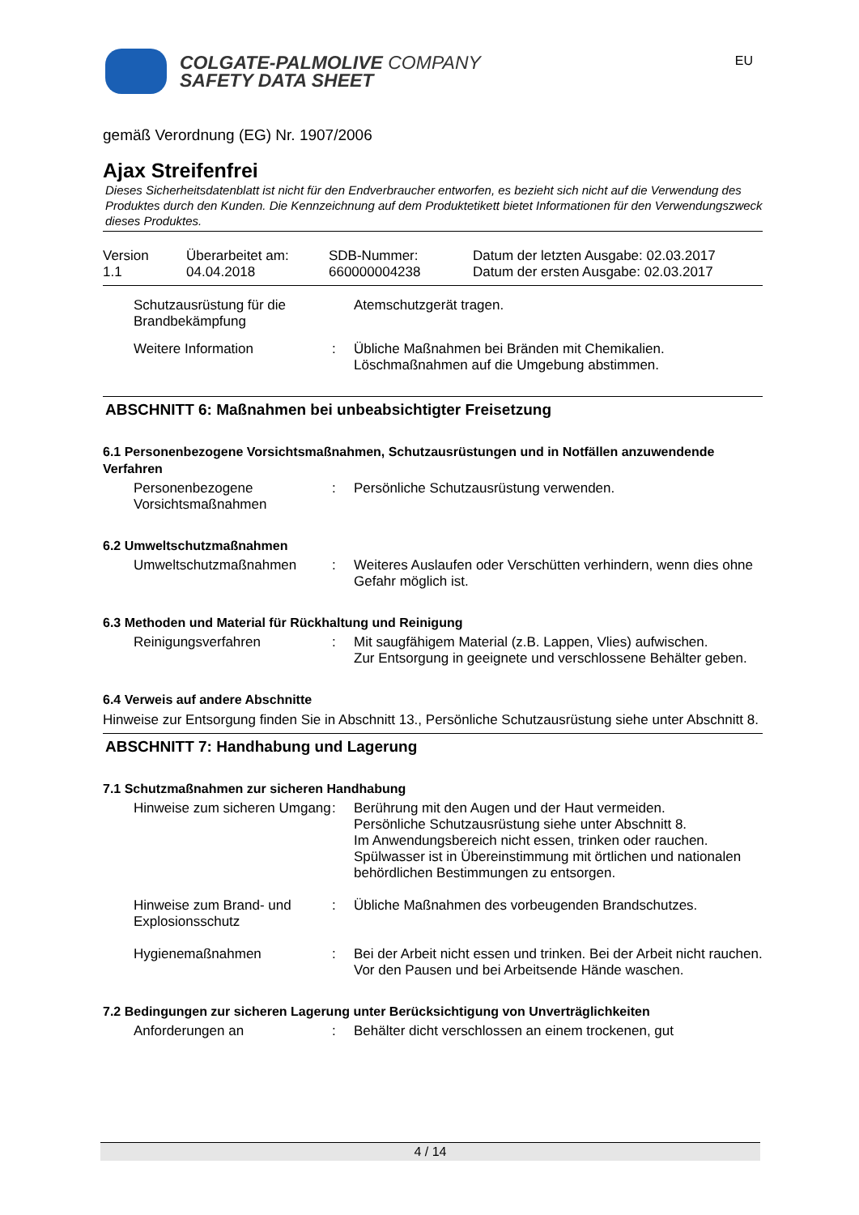COLGATE-PALMOLIVE COMPANY
SAFETY DATA SHEET
EU
gemäß Verordnung (EG) Nr. 1907/2006
Ajax Streifenfrei
Dieses Sicherheitsdatenblatt ist nicht für den Endverbraucher entworfen, es bezieht sich nicht auf die Verwendung des Produktes durch den Kunden. Die Kennzeichnung auf dem Produktetikett bietet Informationen für den Verwendungszweck dieses Produktes.
Version
1.1
Überarbeitet am:
04.04.2018
SDB-Nummer:
660000004238
Datum der letzten Ausgabe: 02.03.2017
Datum der ersten Ausgabe: 02.03.2017
Schutzausrüstung für die Brandbekämpfung
Atemschutzgerät tragen.
Weitere Information
:
Übliche Maßnahmen bei Bränden mit Chemikalien.
Löschmaßnahmen auf die Umgebung abstimmen.
ABSCHNITT 6: Maßnahmen bei unbeabsichtigter Freisetzung
6.1 Personenbezogene Vorsichtsmaßnahmen, Schutzausrüstungen und in Notfällen anzuwendende Verfahren
Personenbezogene Vorsichtsmaßnahmen
:
Persönliche Schutzausrüstung verwenden.
6.2 Umweltschutzmaßnahmen
Umweltschutzmaßnahmen
:
Weiteres Auslaufen oder Verschütten verhindern, wenn dies ohne Gefahr möglich ist.
6.3 Methoden und Material für Rückhaltung und Reinigung
Reinigungsverfahren
:
Mit saugfähigem Material (z.B. Lappen, Vlies) aufwischen.
Zur Entsorgung in geeignete und verschlossene Behälter geben.
6.4 Verweis auf andere Abschnitte
Hinweise zur Entsorgung finden Sie in Abschnitt 13., Persönliche Schutzausrüstung siehe unter Abschnitt 8.
ABSCHNITT 7: Handhabung und Lagerung
7.1 Schutzmaßnahmen zur sicheren Handhabung
Hinweise zum sicheren Umgang
:
Berührung mit den Augen und der Haut vermeiden.
Persönliche Schutzausrüstung siehe unter Abschnitt 8.
Im Anwendungsbereich nicht essen, trinken oder rauchen.
Spülwasser ist in Übereinstimmung mit örtlichen und nationalen behördlichen Bestimmungen zu entsorgen.
Hinweise zum Brand- und Explosionsschutz
:
Übliche Maßnahmen des vorbeugenden Brandschutzes.
Hygienemaßnahmen
:
Bei der Arbeit nicht essen und trinken. Bei der Arbeit nicht rauchen. Vor den Pausen und bei Arbeitsende Hände waschen.
7.2 Bedingungen zur sicheren Lagerung unter Berücksichtigung von Unverträglichkeiten
Anforderungen an
:
Behälter dicht verschlossen an einem trockenen, gut
4 / 14